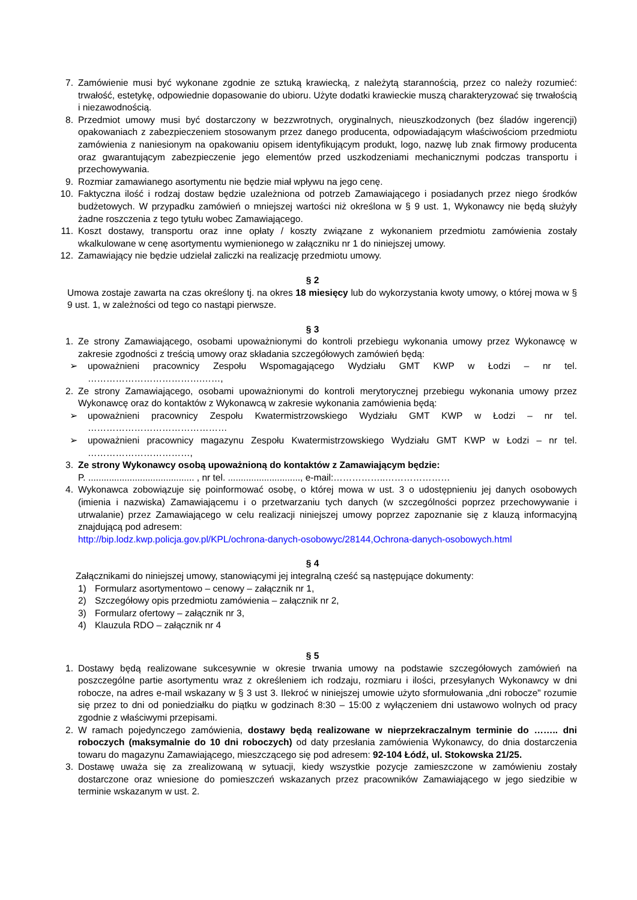7. Zamówienie musi być wykonane zgodnie ze sztuką krawiecką, z należytą starannością, przez co należy rozumieć: trwałość, estetykę, odpowiednie dopasowanie do ubioru. Użyte dodatki krawieckie muszą charakteryzować się trwałością i niezawodnością.
8. Przedmiot umowy musi być dostarczony w bezzwrotnych, oryginalnych, nieuszkodzonych (bez śladów ingerencji) opakowaniach z zabezpieczeniem stosowanym przez danego producenta, odpowiadającym właściwościom przedmiotu zamówienia z naniesionym na opakowaniu opisem identyfikującym produkt, logo, nazwę lub znak firmowy producenta oraz gwarantującym zabezpieczenie jego elementów przed uszkodzeniami mechanicznymi podczas transportu i przechowywania.
9. Rozmiar zamawianego asortymentu nie będzie miał wpływu na jego cenę.
10. Faktyczna ilość i rodzaj dostaw będzie uzależniona od potrzeb Zamawiającego i posiadanych przez niego środków budżetowych. W przypadku zamówień o mniejszej wartości niż określona w § 9 ust. 1, Wykonawcy nie będą służyły żadne roszczenia z tego tytułu wobec Zamawiającego.
11. Koszt dostawy, transportu oraz inne opłaty / koszty związane z wykonaniem przedmiotu zamówienia zostały wkalkulowane w cenę asortymentu wymienionego w załączniku nr 1 do niniejszej umowy.
12. Zamawiający nie będzie udzielał zaliczki na realizację przedmiotu umowy.
§ 2
Umowa zostaje zawarta na czas określony tj. na okres 18 miesięcy lub do wykorzystania kwoty umowy, o której mowa w § 9 ust. 1, w zależności od tego co nastąpi pierwsze.
§ 3
1. Ze strony Zamawiającego, osobami upoważnionymi do kontroli przebiegu wykonania umowy przez Wykonawcę w zakresie zgodności z treścią umowy oraz składania szczegółowych zamówień będą:
➢ upoważnieni pracownicy Zespołu Wspomagającego Wydziału GMT KWP w Łodzi – nr tel. ……………………………….……,
2. Ze strony Zamawiającego, osobami upoważnionymi do kontroli merytorycznej przebiegu wykonania umowy przez Wykonawcę oraz do kontaktów z Wykonawcą w zakresie wykonania zamówienia będą:
➢ upoważnieni pracownicy Zespołu Kwatermistrzowskiego Wydziału GMT KWP w Łodzi – nr tel. ………………………………………
➢ upoważnieni pracownicy magazynu Zespołu Kwatermistrzowskiego Wydziału GMT KWP w Łodzi – nr tel. ……………………………,
3. Ze strony Wykonawcy osobą upoważnioną do kontaktów z Zamawiającym będzie:
P. ......................................... , nr tel. ............................, e-mail:……………..…………………
4. Wykonawca zobowiązuje się poinformować osobę, o której mowa w ust. 3 o udostępnieniu jej danych osobowych (imienia i nazwiska) Zamawiającemu i o przetwarzaniu tych danych (w szczególności poprzez przechowywanie i utrwalanie) przez Zamawiającego w celu realizacji niniejszej umowy poprzez zapoznanie się z klauzą informacyjną znajdującą pod adresem:
http://bip.lodz.kwp.policja.gov.pl/KPL/ochrona-danych-osobowyc/28144,Ochrona-danych-osobowych.html
§ 4
Załącznikami do niniejszej umowy, stanowiącymi jej integralną cześć są następujące dokumenty:
1) Formularz asortymentowo – cenowy – załącznik nr 1,
2) Szczegółowy opis przedmiotu zamówienia – załącznik nr 2,
3) Formularz ofertowy – załącznik nr 3,
4) Klauzula RDO – załącznik nr 4
§ 5
1. Dostawy będą realizowane sukcesywnie w okresie trwania umowy na podstawie szczegółowych zamówień na poszczególne partie asortymentu wraz z określeniem ich rodzaju, rozmiaru i ilości, przesyłanych Wykonawcy w dni robocze, na adres e-mail wskazany w § 3 ust 3. Ilekroć w niniejszej umowie użyto sformułowania „dni robocze" rozumie się przez to dni od poniedziałku do piątku w godzinach 8:30 – 15:00 z wyłączeniem dni ustawowo wolnych od pracy zgodnie z właściwymi przepisami.
2. W ramach pojedynczego zamówienia, dostawy będą realizowane w nieprzekraczalnym terminie do …….. dni roboczych (maksymalnie do 10 dni roboczych) od daty przesłania zamówienia Wykonawcy, do dnia dostarczenia towaru do magazynu Zamawiającego, mieszczącego się pod adresem: 92-104 Łódź, ul. Stokowska 21/25.
3. Dostawę uważa się za zrealizowaną w sytuacji, kiedy wszystkie pozycje zamieszczone w zamówieniu zostały dostarczone oraz wniesione do pomieszczeń wskazanych przez pracowników Zamawiającego w jego siedzibie w terminie wskazanym w ust. 2.